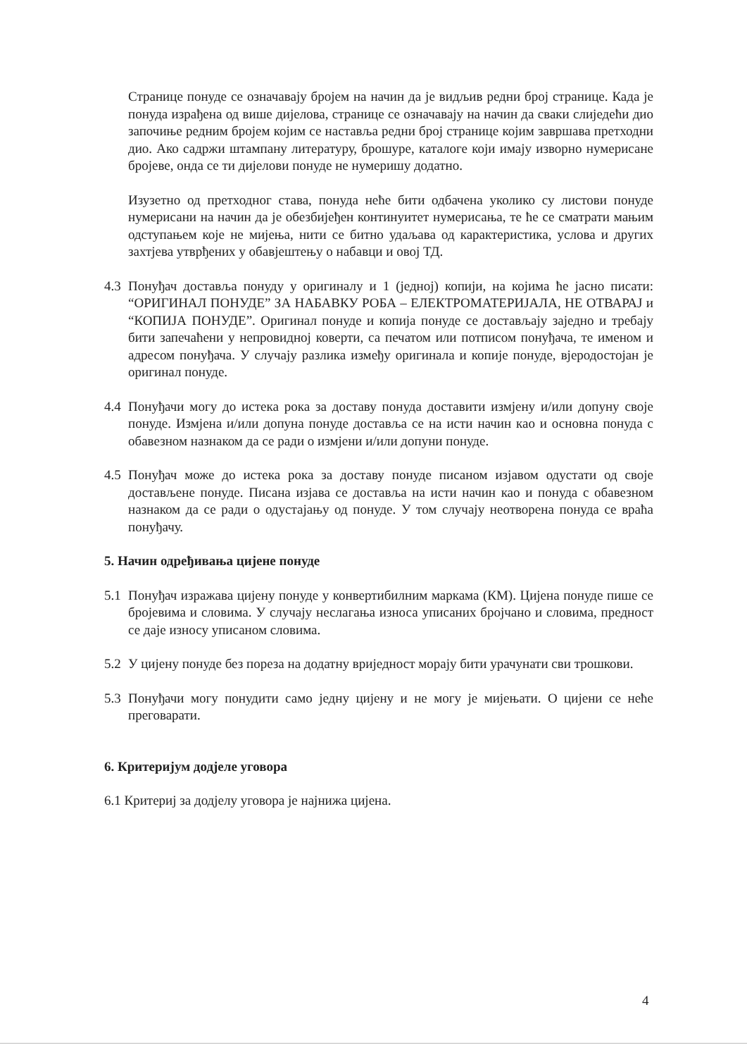Странице понуде се означавају бројем на начин да је видљив редни број странице. Када је понуда израђена од више дијелова, странице се означавају на начин да сваки слиједећи дио започиње редним бројем којим се наставља редни број странице којим завршава претходни дио. Ако садржи штампану литературу, брошуре, каталоге који имају изворно нумерисане бројеве, онда се ти дијелови понуде не нумеришу додатно.
Изузетно од претходног става, понуда неће бити одбачена уколико су листови понуде нумерисани на начин да је обезбијеђен континуитет нумерисања, те ће се сматрати мањим одступањем које не мијења, нити се битно удаљава од карактеристика, услова и других захтјева утврђених у обавјештењу о набавци и овој ТД.
4.3 Понуђач доставља понуду у оригиналу и 1 (једној) копији, на којима ће јасно писати: “ОРИГИНАЛ ПОНУДЕ” ЗА НАБАВКУ РОБА – ЕЛЕКТРОМАТЕРИЈАЛА, НЕ ОТВАРАЈ и “КОПИЈА ПОНУДЕ”. Оригинал понуде и копија понуде се достављају заједно и требају бити запечаћени у непровидној коверти, са печатом или потписом понуђача, те именом и адресом понуђача. У случају разлика између оригинала и копије понуде, вјеродостојан је оригинал понуде.
4.4 Понуђачи могу до истека рока за доставу понуда доставити измјену и/или допуну своје понуде. Измјена и/или допуна понуде доставља се на исти начин као и основна понуда с обавезном назнаком да се ради о измјени и/или допуни понуде.
4.5 Понуђач може до истека рока за доставу понуде писаном изјавом одустати од своје достављене понуде. Писана изјава се доставља на исти начин као и понуда с обавезном назнаком да се ради о одустајању од понуде. У том случају неотворена понуда се враћа понуђачу.
5. Начин одређивања цијене понуде
5.1 Понуђач изражава цијену понуде у конвертибилним маркама (КМ). Цијена понуде пише се бројевима и словима. У случају неслагања износа уписаних бројчано и словима, предност се даје износу уписаном словима.
5.2 У цијену понуде без пореза на додатну вриједност морају бити урачунати сви трошкови.
5.3 Понуђачи могу понудити само једну цијену и не могу је мијењати. О цијени се неће преговарати.
6. Критеријум додјеле уговора
6.1 Критериј за додјелу уговора је најнижа цијена.
4